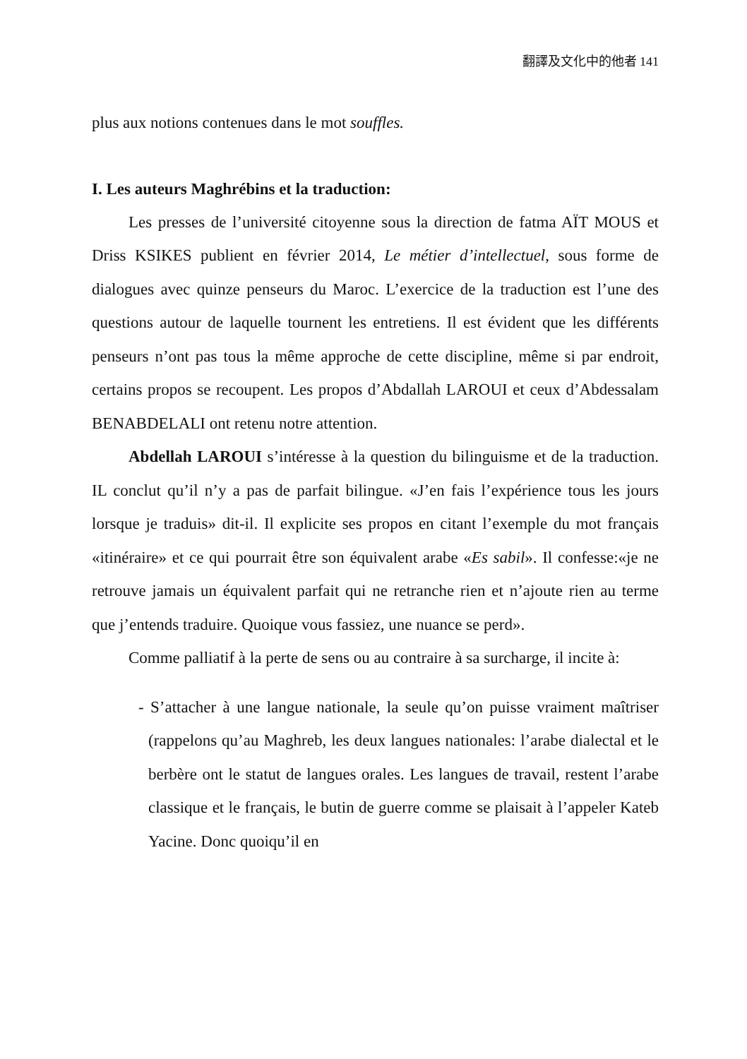翻譯及文化中的他者 141
plus aux notions contenues dans le mot souffles.
I. Les auteurs Maghrébins et la traduction:
Les presses de l’université citoyenne sous la direction de fatma AÏT MOUS et Driss KSIKES publient en février 2014, Le métier d’intellectuel, sous forme de dialogues avec quinze penseurs du Maroc. L’exercice de la traduction est l’une des questions autour de laquelle tournent les entretiens. Il est évident que les différents penseurs n’ont pas tous la même approche de cette discipline, même si par endroit, certains propos se recoupent. Les propos d’Abdallah LAROUI et ceux d’Abdessalam BENABDELALI ont retenu notre attention.
Abdellah LAROUI s’intéresse à la question du bilinguisme et de la traduction. IL conclut qu’il n’y a pas de parfait bilingue. «J’en fais l’expérience tous les jours lorsque je traduis» dit-il. Il explicite ses propos en citant l’exemple du mot français «itinéraire» et ce qui pourrait être son équivalent arabe «Es sabil». Il confesse:«je ne retrouve jamais un équivalent parfait qui ne retranche rien et n’ajoute rien au terme que j’entends traduire. Quoique vous fassiez, une nuance se perd».
Comme palliatif à la perte de sens ou au contraire à sa surcharge, il incite à:
- S’attacher à une langue nationale, la seule qu’on puisse vraiment maîtriser (rappelons qu’au Maghreb, les deux langues nationales: l’arabe dialectal et le berbère ont le statut de langues orales. Les langues de travail, restent l’arabe classique et le français, le butin de guerre comme se plaisait à l’appeler Kateb Yacine. Donc quoiqu’il en